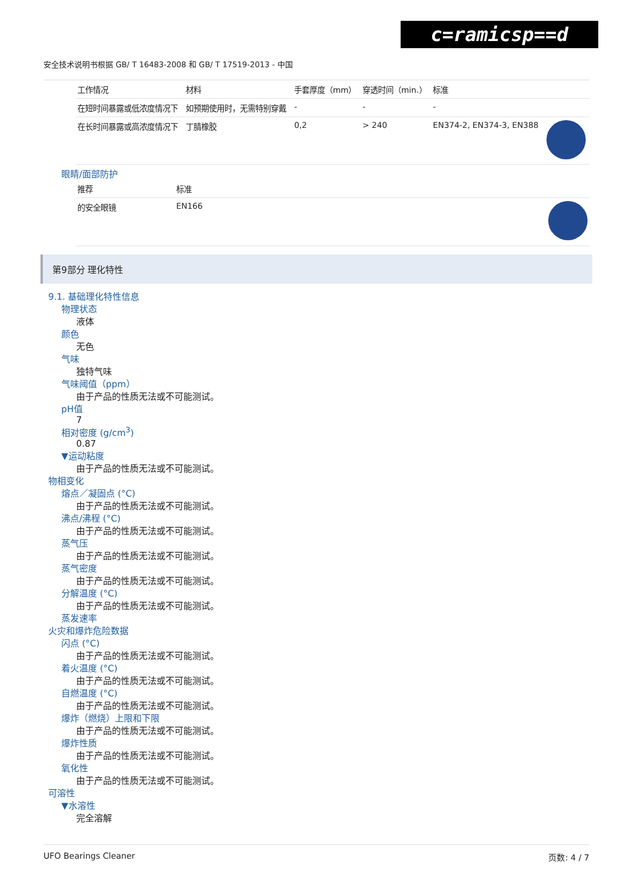c=ramicsp==d
安全技术说明书根据 GB/ T 16483-2008 和 GB/ T 17519-2013 - 中国
| 工作情况 | 材料 | 手套厚度（mm） | 穿透时间（min.） | 标准 | |
| --- | --- | --- | --- | --- | --- |
| 在短时间暴露或低浓度情况下 | 如预期使用时，无需特别穿戴 | - | - | - | |
| 在长时间暴露或高浓度情况下 | 丁腈橡胶 | 0,2 | > 240 | EN374-2, EN374-3, EN388 | |
眼睛/面部防护
| 推荐 | 标准 | |
| --- | --- | --- |
| 的安全眼镜 | EN166 | |
第9部分 理化特性
9.1. 基础理化特性信息
物理状态
液体
颜色
无色
气味
独特气味
气味阈值（ppm）
由于产品的性质无法或不可能测试。
pH值
7
相对密度 (g/cm<sup>3</sup>)
0.87
▼运动粘度
由于产品的性质无法或不可能测试。
物相变化
熔点／凝固点 (°C)
由于产品的性质无法或不可能测试。
沸点/沸程 (°C)
由于产品的性质无法或不可能测试。
蒸气压
由于产品的性质无法或不可能测试。
蒸气密度
由于产品的性质无法或不可能测试。
分解温度 (°C)
由于产品的性质无法或不可能测试。
蒸发速率
火灾和爆炸危险数据
闪点 (°C)
由于产品的性质无法或不可能测试。
着火温度 (°C)
由于产品的性质无法或不可能测试。
自燃温度 (°C)
由于产品的性质无法或不可能测试。
爆炸（燃烧）上限和下限
由于产品的性质无法或不可能测试。
爆炸性质
由于产品的性质无法或不可能测试。
氧化性
由于产品的性质无法或不可能测试。
可溶性
▼水溶性
完全溶解
UFO Bearings Cleaner 页数: 4 / 7